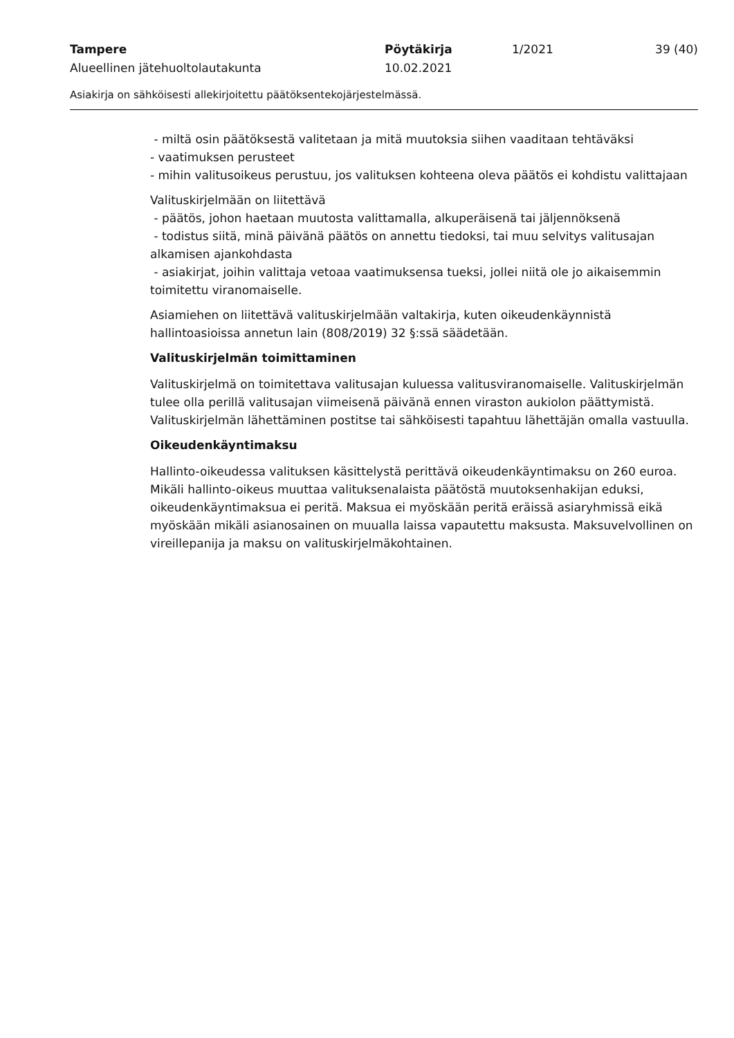Tampere Pöytäkirja 1/2021 39 (40)
Alueellinen jätehuoltolautakunta 10.02.2021
Asiakirja on sähköisesti allekirjoitettu päätöksentekojärjestelmässä.
- miltä osin päätöksestä valitetaan ja mitä muutoksia siihen vaaditaan tehtäväksi
- vaatimuksen perusteet
- mihin valitusoikeus perustuu, jos valituksen kohteena oleva päätös ei kohdistu valittajaan
Valituskirjelmään on liitettävä
- päätös, johon haetaan muutosta valittamalla, alkuperäisenä tai jäljennöksenä
- todistus siitä, minä päivänä päätös on annettu tiedoksi, tai muu selvitys valitusajan alkamisen ajankohdasta
- asiakirjat, joihin valittaja vetoaa vaatimuksensa tueksi, jollei niitä ole jo aikaisemmin toimitettu viranomaiselle.
Asiamiehen on liitettävä valituskirjelmään valtakirja, kuten oikeudenkäynnistä hallintoasioissa annetun lain (808/2019) 32 §:ssä säädetään.
Valituskirjelmän toimittaminen
Valituskirjelmä on toimitettava valitusajan kuluessa valitusviranomaiselle. Valituskirjelmän tulee olla perillä valitusajan viimeisenä päivänä ennen viraston aukiolon päättymistä. Valituskirjelmän lähettäminen postitse tai sähköisesti tapahtuu lähettäjän omalla vastuulla.
Oikeudenkäyntimaksu
Hallinto-oikeudessa valituksen käsittelystä perittävä oikeudenkäyntimaksu on 260 euroa. Mikäli hallinto-oikeus muuttaa valituksenalaista päätöstä muutoksenhakijan eduksi, oikeudenkäyntimaksua ei peritä. Maksua ei myöskään peritä eräissä asiaryhmissä eikä myöskään mikäli asianosainen on muualla laissa vapautettu maksusta. Maksuvelvollinen on vireillepanija ja maksu on valituskirjelmäkohtainen.